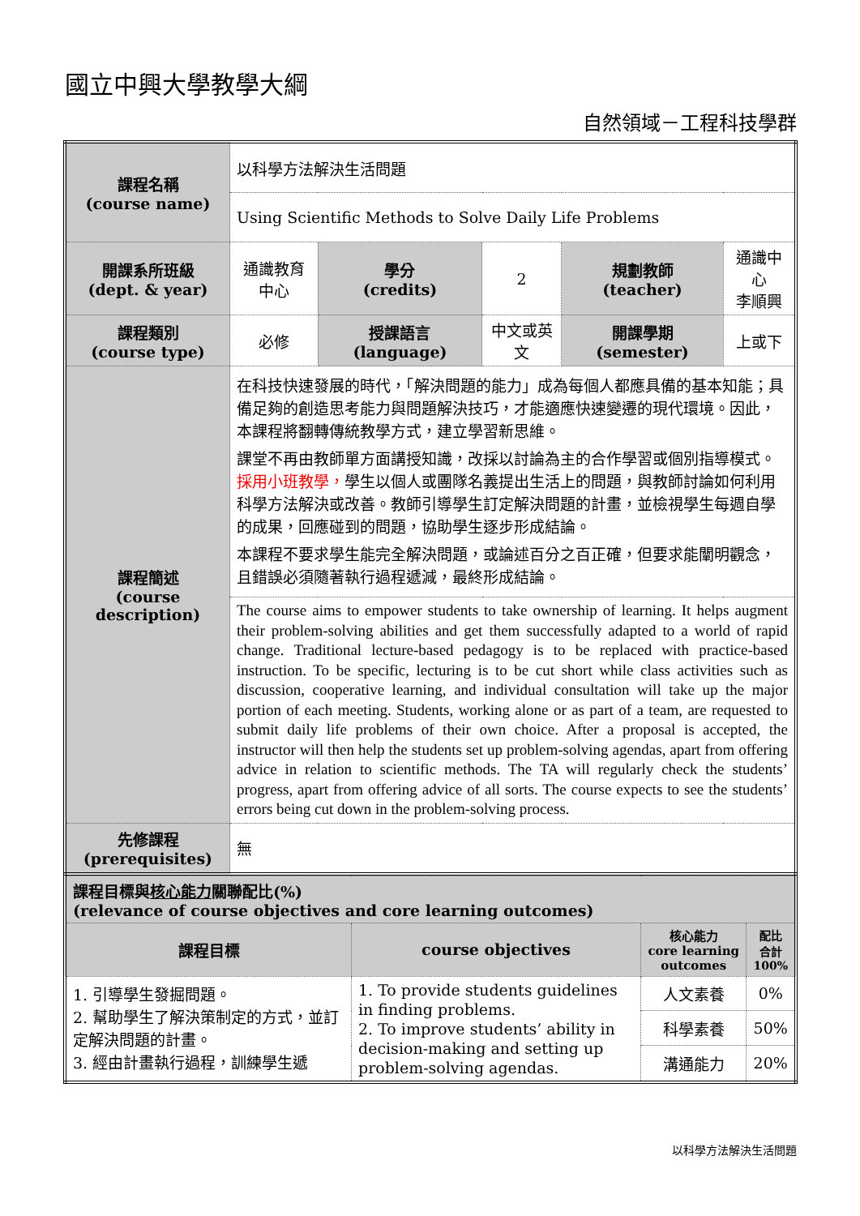國立中興大學教學大綱
自然領域－工程科技學群
| 課程名稱 (course name) | 以科學方法解決生活問題 | | | | |
| | Using Scientific Methods to Solve Daily Life Problems | | | | |
| 開課系所班級 (dept. & year) | 通識教育中心 | 學分 (credits) | 2 | 規劃教師 (teacher) | 通識中心 李順興 |
| 課程類別 (course type) | 必修 | 授課語言 (language) | 中文或英文 | 開課學期 (semester) | 上或下 |
| 課程簡述 (course description) | 在科技快速發展的時代，「解決問題的能力」成為每個人都應具備的基本知能；具備足夠的創造思考能力與問題解決技巧，才能適應快速變遷的現代環境。因此，本課程將翻轉傳統教學方式，建立學習新思維。 課堂不再由教師單方面講授知識，改採以討論為主的合作學習或個別指導模式。 採用小班教學， 學生以個人或團隊名義提出生活上的問題，與教師討論如何利用科學方法解決或改善。教師引導學生訂定解決問題的計畫，並檢視學生每週自學的成果，回應碰到的問題，協助學生逐步形成結論。 本課程不要求學生能完全解決問題，或論述百分之百正確，但要求能闡明觀念，且錯誤必須隨著執行過程遞減，最終形成結論。 | | | | |
| | The course aims to empower students to take ownership of learning. It helps augment their problem-solving abilities and get them successfully adapted to a world of rapid change. Traditional lecture-based pedagogy is to be replaced with practice-based instruction. To be specific, lecturing is to be cut short while class activities such as discussion, cooperative learning, and individual consultation will take up the major portion of each meeting. Students, working alone or as part of a team, are requested to submit daily life problems of their own choice. After a proposal is accepted, the instructor will then help the students set up problem-solving agendas, apart from offering advice in relation to scientific methods. The TA will regularly check the students’ progress, apart from offering advice of all sorts. The course expects to see the students’ errors being cut down in the problem-solving process. | | | | |
| 先修課程 (prerequisites) | 無 | | | | |
| 課程目標與 核心能力 關聯配比(%) (relevance of course objectives and core learning outcomes) | | | |
| 課程目標 | course objectives | 核心能力 core learning outcomes | 配比 合計 100% |
| 1. 引導學生發掘問題。 2. 幫助學生了解決策制定的方式，並訂定解決問題的計畫。 3. 經由計畫執行過程，訓練學生遞 | 1. To provide students guidelines in finding problems. 2. To improve students’ ability in decision-making and setting up problem-solving agendas. | 人文素養 | 0% |
| | | 科學素養 | 50% |
| | | 溝通能力 | 20% |
以科學方法解決生活問題